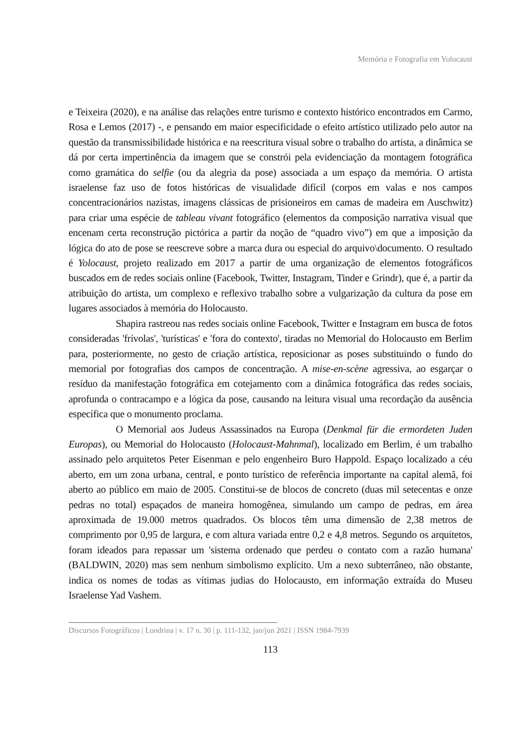Memória e Fotografia em Yolocaust
e Teixeira (2020), e na análise das relações entre turismo e contexto histórico encontrados em Carmo, Rosa e Lemos (2017) -, e pensando em maior especificidade o efeito artístico utilizado pelo autor na questão da transmissibilidade histórica e na reescritura visual sobre o trabalho do artista, a dinâmica se dá por certa impertinência da imagem que se constrói pela evidenciação da montagem fotográfica como gramática do selfie (ou da alegria da pose) associada a um espaço da memória. O artista israelense faz uso de fotos históricas de visualidade difícil (corpos em valas e nos campos concentracionários nazistas, imagens clássicas de prisioneiros em camas de madeira em Auschwitz) para criar uma espécie de tableau vivant fotográfico (elementos da composição narrativa visual que encenam certa reconstrução pictórica a partir da noção de “quadro vivo”) em que a imposição da lógica do ato de pose se reescreve sobre a marca dura ou especial do arquivo\documento. O resultado é Yolocaust, projeto realizado em 2017 a partir de uma organização de elementos fotográficos buscados em de redes sociais online (Facebook, Twitter, Instagram, Tinder e Grindr), que é, a partir da atribuição do artista, um complexo e reflexivo trabalho sobre a vulgarização da cultura da pose em lugares associados à memória do Holocausto.
Shapira rastreou nas redes sociais online Facebook, Twitter e Instagram em busca de fotos consideradas 'frívolas', 'turísticas' e 'fora do contexto', tiradas no Memorial do Holocausto em Berlim para, posteriormente, no gesto de criação artística, reposicionar as poses substituindo o fundo do memorial por fotografias dos campos de concentração. A mise-en-scène agressiva, ao esgarçar o resíduo da manifestação fotográfica em cotejamento com a dinâmica fotográfica das redes sociais, aprofunda o contracampo e a lógica da pose, causando na leitura visual uma recordação da ausência específica que o monumento proclama.
O Memorial aos Judeus Assassinados na Europa (Denkmal für die ermordeten Juden Europas), ou Memorial do Holocausto (Holocaust-Mahnmal), localizado em Berlim, é um trabalho assinado pelo arquitetos Peter Eisenman e pelo engenheiro Buro Happold. Espaço localizado a céu aberto, em um zona urbana, central, e ponto turístico de referência importante na capital alemã, foi aberto ao público em maio de 2005. Constitui-se de blocos de concreto (duas mil setecentas e onze pedras no total) espaçados de maneira homogênea, simulando um campo de pedras, em área aproximada de 19.000 metros quadrados. Os blocos têm uma dimensão de 2,38 metros de comprimento por 0,95 de largura, e com altura variada entre 0,2 e 4,8 metros. Segundo os arquitetos, foram ideados para repassar um 'sistema ordenado que perdeu o contato com a razão humana' (BALDWIN, 2020) mas sem nenhum simbolismo explícito. Um a nexo subterrâneo, não obstante, indica os nomes de todas as vítimas judias do Holocausto, em informação extraída do Museu Israelense Yad Vashem.
Discursos Fotográficos | Londrina | v. 17 n. 30 | p. 111-132, jan/jun 2021 | ISSN 1984-7939
113